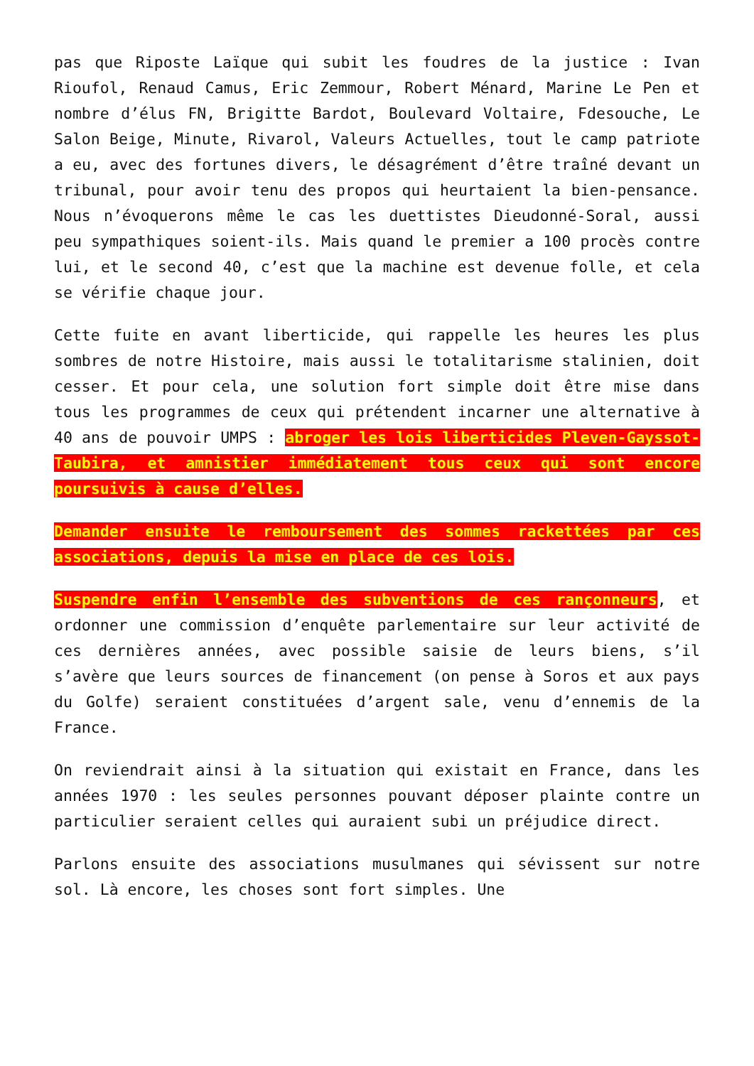pas que Riposte Laïque qui subit les foudres de la justice : Ivan Rioufol, Renaud Camus, Eric Zemmour, Robert Ménard, Marine Le Pen et nombre d’élus FN, Brigitte Bardot, Boulevard Voltaire, Fdesouche, Le Salon Beige, Minute, Rivarol, Valeurs Actuelles, tout le camp patriote a eu, avec des fortunes divers, le désagrément d’être traîné devant un tribunal, pour avoir tenu des propos qui heurtaient la bien-pensance. Nous n’évoquerons même le cas les duettistes Dieudonné-Soral, aussi peu sympathiques soient-ils. Mais quand le premier a 100 procès contre lui, et le second 40, c’est que la machine est devenue folle, et cela se vérifie chaque jour.
Cette fuite en avant liberticide, qui rappelle les heures les plus sombres de notre Histoire, mais aussi le totalitarisme stalinien, doit cesser. Et pour cela, une solution fort simple doit être mise dans tous les programmes de ceux qui prétendent incarner une alternative à 40 ans de pouvoir UMPS : abroger les lois liberticides Pleven-Gayssot-Taubira, et amnistier immédiatement tous ceux qui sont encore poursuivis à cause d’elles.
Demander ensuite le remboursement des sommes rackettées par ces associations, depuis la mise en place de ces lois.
Suspendre enfin l’ensemble des subventions de ces rançonneurs, et ordonner une commission d’enquête parlementaire sur leur activité de ces dernières années, avec possible saisie de leurs biens, s’il s’avère que leurs sources de financement (on pense à Soros et aux pays du Golfe) seraient constituées d’argent sale, venu d’ennemis de la France.
On reviendrait ainsi à la situation qui existait en France, dans les années 1970 : les seules personnes pouvant déposer plainte contre un particulier seraient celles qui auraient subi un préjudice direct.
Parlons ensuite des associations musulmanes qui sévissent sur notre sol. Là encore, les choses sont fort simples. Une